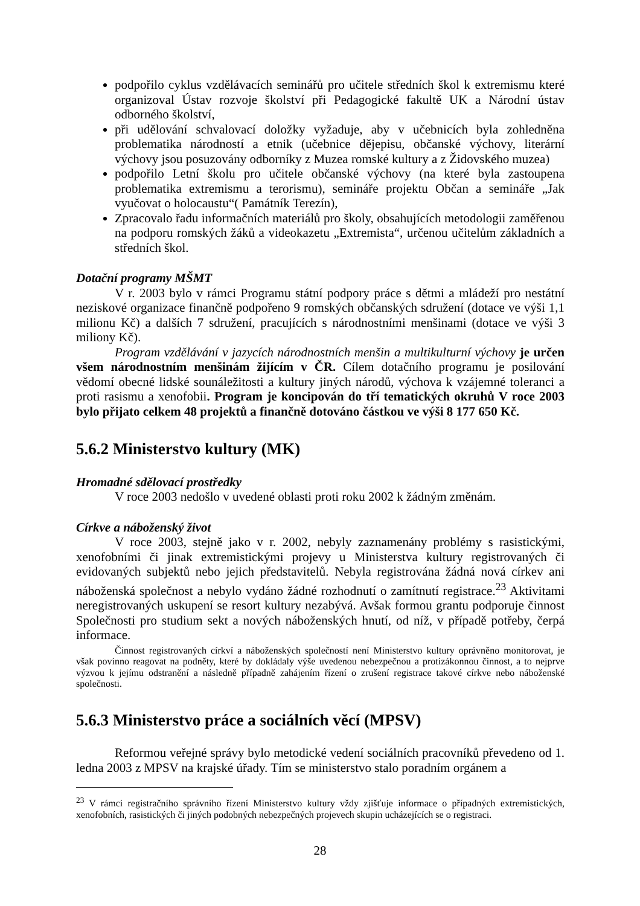podpořilo cyklus vzdělávacích seminářů pro učitele středních škol k extremismu které organizoval Ústav rozvoje školství při Pedagogické fakultě UK a Národní ústav odborného školství,
při udělování schvalovací doložky vyžaduje, aby v učebnicích byla zohledněna problematika národností a etnik (učebnice dějepisu, občanské výchovy, literární výchovy jsou posuzovány odborníky z Muzea romské kultury a z Židovského muzea)
podpořilo Letní školu pro učitele občanské výchovy (na které byla zastoupena problematika extremismu a terorismu), semináře projektu Občan a semináře „Jak vyučovat o holocaustu“( Památník Terezín),
Zpracovalo řadu informačních materiálů pro školy, obsahujících metodologii zaměřenou na podporu romských žáků a videokazetu „Extremista“, určenou učitelům základních a středních škol.
Dotační programy MŠMT
V r. 2003 bylo v rámci Programu státní podpory práce s dětmi a mládeží pro nestátní neziskové organizace finančně podpořeno 9 romských občanských sdružení (dotace ve výši 1,1 milionu Kč) a dalších 7 sdružení, pracujících s národnostními menšinami (dotace ve výši 3 miliony Kč).
Program vzdělávání v jazycích národnostních menšin a multikulturní výchovy je určen všem národnostním menšinám žijícím v ČR. Cílem dotačního programu je posilování vědomí obecné lidské sounáležitosti a kultury jiných národů, výchova k vzájemné toleranci a proti rasismu a xenofobii. Program je koncipován do tří tematických okruhů V roce 2003 bylo přijato celkem 48 projektů a finančně dotováno částkou ve výši 8 177 650 Kč.
5.6.2 Ministerstvo kultury (MK)
Hromadné sdělovací prostředky
V roce 2003 nedošlo v uvedené oblasti proti roku 2002 k žádným změnám.
Církve a náboženský život
V roce 2003, stejně jako v r. 2002, nebyly zaznamenány problémy s rasistickými, xenofobními či jinak extremistickými projevy u Ministerstva kultury registrovaných či evidovaných subjektů nebo jejich představitelů. Nebyla registrována žádná nová církev ani náboženská společnost a nebylo vydáno žádné rozhodnutí o zamítnutí registrace.<sup>23</sup> Aktivitami neregistrovaných uskupení se resort kultury nezabývá. Avšak formou grantu podporuje činnost Společnosti pro studium sekt a nových náboženských hnutí, od níž, v případě potřeby, čerpá informace.
Činnost registrovaných církví a náboženských společností není Ministerstvo kultury oprávněno monitorovat, je však povinno reagovat na podněty, které by dokládaly výše uvedenou nebezpečnou a protizákonnou činnost, a to nejprve výzvou k jejímu odstranění a následně případně zahájením řízení o zrušení registrace takové církve nebo náboženské společnosti.
5.6.3 Ministerstvo práce a sociálních věcí (MPSV)
Reformou veřejné správy bylo metodické vedení sociálních pracovníků převedeno od 1. ledna 2003 z MPSV na krajské úřady. Tím se ministerstvo stalo poradním orgánem a
<sup>23</sup> V rámci registračního správního řízení Ministerstvo kultury vždy zjišťuje informace o případných extremistických, xenofobních, rasistických či jiných podobných nebezpečných projevech skupin ucházejících se o registraci.
28